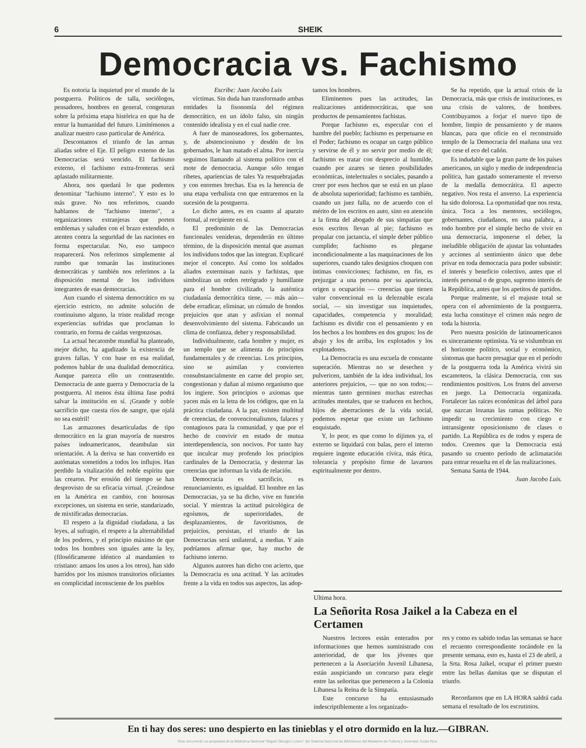6 SHEIK
Democracia vs. Fachismo
Es notoria la inquietud por el mundo de la postguerra. Políticos de talla, sociólogos, pensadores, hombres en general, congeturan sobre la próxima etapa histórica en que ha de entrar la humanidad del futuro. Limitémonos a analizar nuestro caso particular de América.
Descontamos el triunfo de las armas aliadas sobre el Eje. El peligro externo de las Democracias será vencido. El fachismo externo, el fachismo extra-fronteras será aplastado militarmente.
Ahora, nos quedará lo que podemos denominar "fachismo interno". Y esto es lo más grave. No nos referimos, cuando hablamos de "fachismo interno", a organizaciones extranjeras que porten emblemas y saluden con el brazo extendido, o atenten contra la seguridad de las naciones en forma espectacular. No, eso tampoco reaparecerá. Nos referimos simplemente al rumbo que tomarán las instituciones democráticas y también nos referimos a la disposición mental de los individuos integrantes de esas democracias.
Aun cuando el sistema democrático en su ejercicio estricto, no admite solución de continuismo alguno, la triste realidad recoge experiencias sufridas que proclaman lo contrario, en forma de caídas vergonzosas.
La actual hecatombe mundial ha planteado, mejor dicho, ha agudizado la existencia de graves fallas. Y con base en esa realidad, podemos hablar de una dualidad democrática. Aunque parezca ello un contrasentido. Democracia de ante guerra y Democracia de la postguerra. Al menos ésta última fase podrá salvar la institución en sí. ¡Grande y noble sacrificio que cuesta ríos de sangre, que ojalá no sea estéril!
Las armazones desarticuladas de tipo democrático en la gran mayoría de nuestros países indoamericanos, deambulan sin orientación. A la deriva se han convertido en autómatas sometidos a todos los influjos. Han perdido la vitalización del noble espíritu que las crearon. Por erosión del tiempo se han desprovisto de su eficacia virtual. ¡Creándose en la América en cambio, con honrosas excepciones, un sistema en serie, standarizado, de mixtificadas democracias.
El respeto a la dignidad ciudadana, a las leyes, al sufragio, el respeto a la alternabilidad de los poderes, y el principio máximo de que todos los hombres son iguales ante la ley, (filosóficamente idéntico al mandamien to cristiano: amaos los unos a los otros), han sido barridos por los mismos transitorios oficiantes en complicidad inconsciente de los pueblos
Escribe: Juan Jacobo Luis
víctimas. Sin duda han transformado ambas entidades la fisonomía del régimen democrático, en un ídolo falso, sin ningún contenido idealista y en el cual nadie cree.
A fuer de manoseadores, los gobernantes, y, de abstencionismo y desdén de los gobernados, le han matado el alma. Por inercia seguimos llamando al sistema político con el mote de democracia. Aunque sólo tengan ribetes, apariencias de tales Ya resquebrajadas y con enormes brechas. Esa es la herencia de una etapa verbalista con que entraremos en la sucesión de la postguerra.
Lo dicho antes, es en cuanto al aparato formal, al recipiente en sí.
El predominio de las Democracias funcionales venideras, dependerán en último término, de la disposición mental que asuman los individuos todos que las integran. Explicaré mejor el concepto. Así como los soldados aliados exterminan nazis y fachistas, que simbolizan un orden retrógrado y humillante para el hombre civilizado, la auténtica ciudadanía democrática tiene, — más aún— debe erradicar, eliminar, un cúmulo de hondos prejuicios que atan y asfixian el normal desenvolvimiento del sistema. Fabricando un clima de confianza, deber y responsabilidad.
Individualmente, cada hombre y mujer, es un templo que se alimenta do principios fundamentales y de creencias. Los principios, sino se asimilan y convierten consubstancialmente en carne del propio ser, congestionan y dañan al mismo organismo que los ingiere. Son principios o axiomas que yacen más en la letra de los códigos, que en la práctica ciudadana. A la par, existen multitud de creencias, de convencionalismos, falaces y contagiosos para la comunidad, y que por el hecho de convivir en estado de mutua interdependencia, son nocivos. Por tanto hay que inculcar muy profendo los principios cardinales de la Democracia, y desterrar las creencias que informan la vida de relación.
Democracia es sacrificio, es renunciamiento, es igualdad. El hombre en las Democracias, ya se ha dicho, vive en función social. Y mientras la actitud psicológica de egoísmos, de superioridades, de desplazamientos, de favoritismos, de prejuicios, persistan, el triunfo de las Democracias será unilateral, a medias. Y aún podríamos afirmar que, hay mucho de fachismo interno.
Algunos autores han dicho con acierto, que la Democracia es una actitud. Y las actitudes frente a la vida en todos sus aspectos, las adop-
tamos los hombres.
Eliminemos pues las actitudes, las realizaciones antidemocráticas, que son productos de pensamientos fachistas.
Porque fachismo es, especular con el hambre del pueblo; fachismo es perpetuarse en el Poder; fachismo es ocupar un cargo público y servirse de él y no servir por medio de él; fachismo es tratar con desprecio al humilde, cuando por azares se tienen posibilidades económicas, intelectuales o sociales, pasando a creer por esos hechos que se está en un plano de absoluta superioridad; fachismo es también, cuando un juez falla, no de acuerdo con el mérito de los escritos en auto, sino en atención a la firma del abogado de sus simpatías que esos escritos llevan al pie; fachismo es propalar con jactancia, el simple deber público cumplido; fachismo es plegarse incondicionalmente a las maquinaciones de los superiores, cuando tales designios choquen con íntimas convicciones; fachismo, en fin, es prejuzgar a una persona por su apariencia, origen u ocupación — creencias que tienen valor convencional en la deleznable escala social, — sin investigar sus inquietudes, capacidades, competencia y moralidad; fachismo es dividir con el pensamiento y en los hechos a los hombres en dos grupos: los de abajo y los de arriba, los explotados y los explotadores.
La Democracia es una escuela de constante superación. Mientras no se desechen y pulvericen, también de la idea individual, los anteriores prejuicios, — que no son todos;—mientras tanto germinen muchas estrechas actitudes mentales, que se traducen en hechos, hijos de aberraciones de la vida social, podemos espetar que existe un fachismo enquistado.
Y, lo peor, es que como lo dijimos ya, el externo se liquidará con balas, pero el interno requiere ingente educación cívica, más ética, tolerancia y propósito firme de lavarnos espiritualmente por dentro.
Se ha repetido, que la actual crisis de la Democracia, más que crisis de instituciones, es una crisis de valores, de hombres. Contribuyamos a forjar el nuevo tipo de hombre, limpio de pensamiento y de manos blancas, para que oficie en el reconstruido templo de la Democracia del mañana una vez que cese el eco del cañón.
Es indudable que la gran parte de los países americanos, un siglo y medio de independencia política, han gastado someramente el reverso de la medalla democrática. El aspecto negativo. Nos resta el anverso. La experiencia ha sido dolorosa. La oportunidad que nos resta, única. Toca a los mentores, sociólogos, gobernantes, ciudadanos, en una palabra, a todo hombre por el simple hecho de vivir en una democracia, imponerse el deber, la ineludible obligación de ajustar las voluntades y acciones al sentimiento único que debe privar en toda democracia para poder subsistir: el interés y beneficio colectivo, antes que el interés personal o de grupo, supremo interés de la República, antes que los apetitos de partidos.
Porque realmente, si el reajuste total se opera con el advenimiento de la postguerra, esta lucha constituye el crimen más negro de toda la historia.
Pero nuestra posición de latinoamericanos es sinceramente optimista. Ya se vislumbran en el horizonte político, social y económico, síntomas que hacen presagiar que en el período de la postguerra toda la América vivirá sin escamoteos, la clásica Democracia, con sus rendimientos positivos. Los frutos del anverso en juego. La Democracia organizada. Fortalecer las raíces económicas del árbol para que nazcan lozanas las ramas políticas. No impedir su crecimiento con ciego e intransigente oposicionismo de clases o partido. La República es de todos y espera de todos. Creemos que la Democracia está pasando su cruento período de aclimatación para entrar resuelta en el de las realizaciones.
Semana Santa de 1944.
Juan Jacobo Luis.
Ultima hora.
La Señorita Rosa Jaikel a la Cabeza en el Certamen
Nuestros lectores están enterados por informaciones que hemos suministrado con anterioridad, de que los jóvenes que pertenecen a la Asociación Juvenil Libanesa, están auspiciando un concurso para elegir entre las señoritas que pertenecen a la Colonia Libanesa la Reina de la Simpatía.
Este concurso ha entusiasmado indescriptiblemente a los organizado-
res y como es sabido todas las semanas se hace el recuento correspondiente tocándole en la presente semana, esto es, hasta el 23 de abril, a la Srta. Rosa Jaikel, ocupar el primer puesto entre las bellas damitas que se disputan el triunfo.
Recordamos que en LA HORA saldrá cada semana el resultado de los escrutinios.
En ti hay dos seres: uno despierto en las tinieblas y el otro dormido en la luz.—GIBRAN.
Este documento es propiedad de la Biblioteca Nacional "Miguel Obregón Lizano" del Sistema Nacional de Bibliotecas del Ministerio de Cultura y Juventud, Costa Rica.